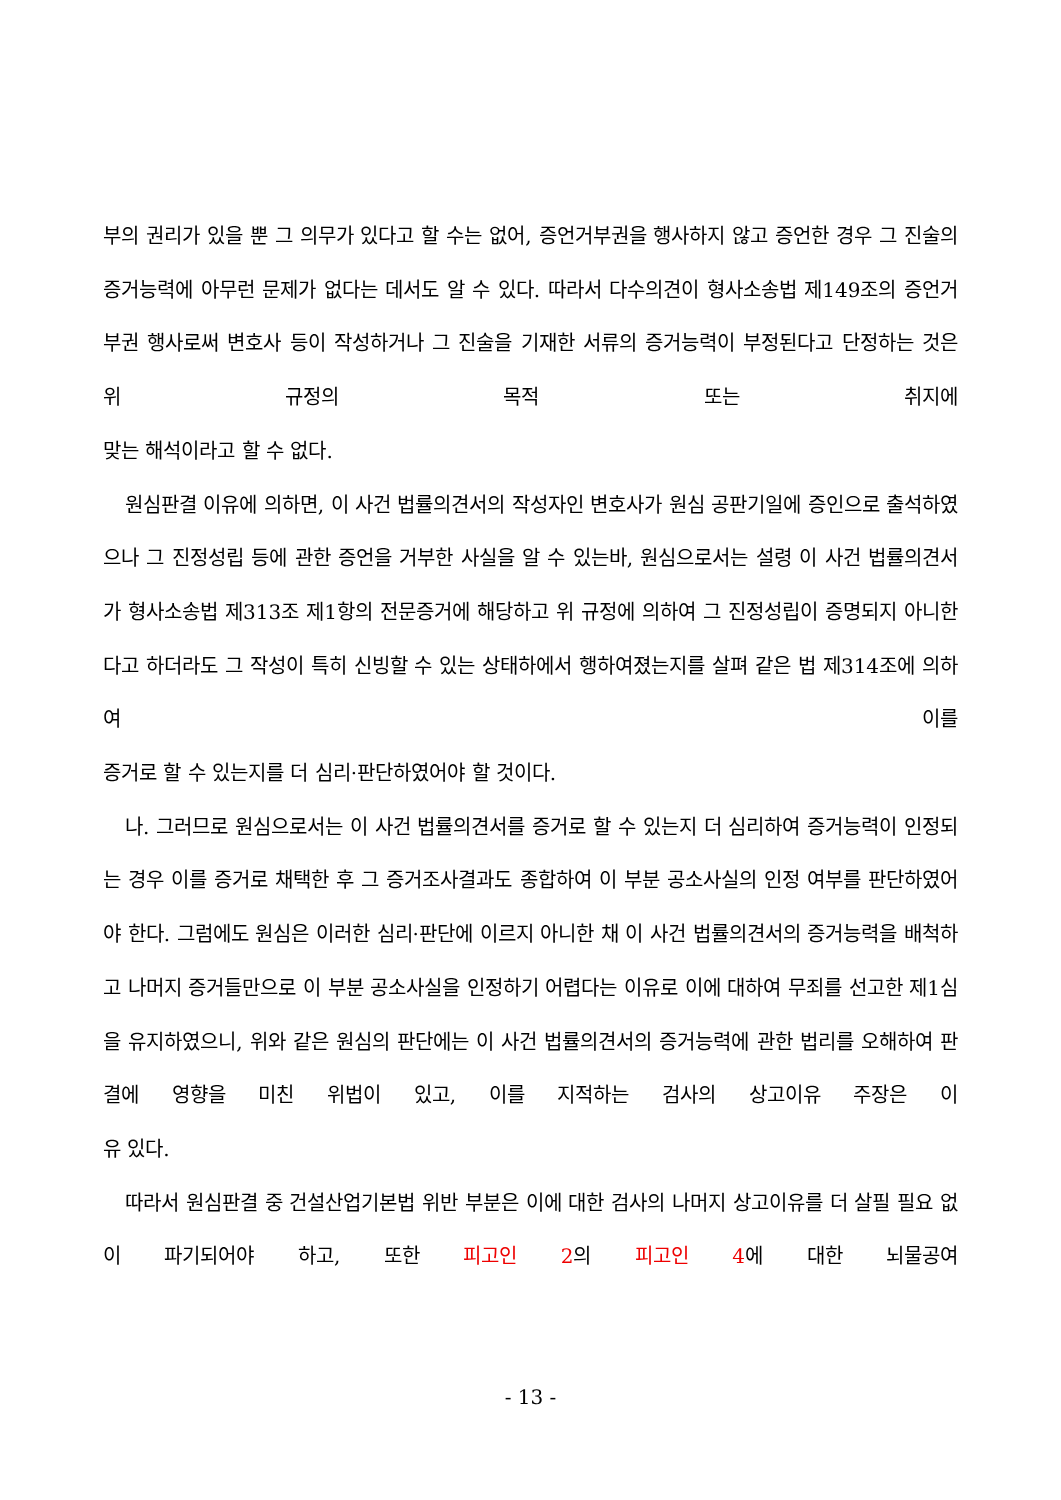부의 권리가 있을 뿐 그 의무가 있다고 할 수는 없어, 증언거부권을 행사하지 않고 증언한 경우 그 진술의 증거능력에 아무런 문제가 없다는 데서도 알 수 있다. 따라서 다수의견이 형사소송법 제149조의 증언거부권 행사로써 변호사 등이 작성하거나 그 진술을 기재한 서류의 증거능력이 부정된다고 단정하는 것은 위 규정의 목적 또는 취지에
맞는 해석이라고 할 수 없다.
원심판결 이유에 의하면, 이 사건 법률의견서의 작성자인 변호사가 원심 공판기일에 증인으로 출석하였으나 그 진정성립 등에 관한 증언을 거부한 사실을 알 수 있는바, 원심으로서는 설령 이 사건 법률의견서가 형사소송법 제313조 제1항의 전문증거에 해당하고 위 규정에 의하여 그 진정성립이 증명되지 아니한다고 하더라도 그 작성이 특히 신빙할 수 있는 상태하에서 행하여졌는지를 살펴 같은 법 제314조에 의하여 이를
증거로 할 수 있는지를 더 심리·판단하였어야 할 것이다.
나. 그러므로 원심으로서는 이 사건 법률의견서를 증거로 할 수 있는지 더 심리하여 증거능력이 인정되는 경우 이를 증거로 채택한 후 그 증거조사결과도 종합하여 이 부분 공소사실의 인정 여부를 판단하였어야 한다. 그럼에도 원심은 이러한 심리·판단에 이르지 아니한 채 이 사건 법률의견서의 증거능력을 배척하고 나머지 증거들만으로 이 부분 공소사실을 인정하기 어렵다는 이유로 이에 대하여 무죄를 선고한 제1심을 유지하였으니, 위와 같은 원심의 판단에는 이 사건 법률의견서의 증거능력에 관한 법리를 오해하여 판결에 영향을 미친 위법이 있고, 이를 지적하는 검사의 상고이유 주장은 이
유 있다.
따라서 원심판결 중 건설산업기본법 위반 부분은 이에 대한 검사의 나머지 상고이유를 더 살필 필요 없이 파기되어야 하고, 또한 피고인 2의 피고인 4에 대한 뇌물공여
- 13 -